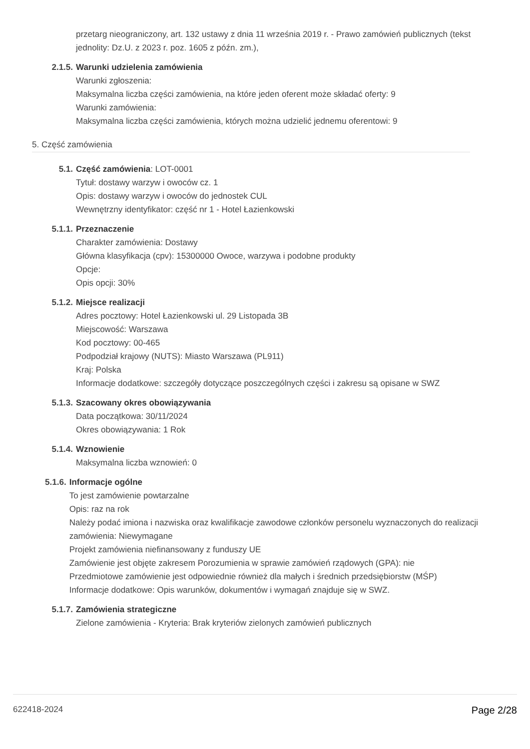przetarg nieograniczony, art. 132 ustawy z dnia 11 września 2019 r. - Prawo zamówień publicznych (tekst jednolity: Dz.U. z 2023 r. poz. 1605 z późn. zm.),
2.1.5. Warunki udzielenia zamówienia
Warunki zgłoszenia:
Maksymalna liczba części zamówienia, na które jeden oferent może składać oferty: 9
Warunki zamówienia:
Maksymalna liczba części zamówienia, których można udzielić jednemu oferentowi: 9
5. Część zamówienia
5.1. Część zamówienia: LOT-0001
Tytuł: dostawy warzyw i owoców cz. 1
Opis: dostawy warzyw i owoców do jednostek CUL
Wewnętrzny identyfikator: część nr 1 - Hotel Łazienkowski
5.1.1. Przeznaczenie
Charakter zamówienia: Dostawy
Główna klasyfikacja (cpv): 15300000 Owoce, warzywa i podobne produkty
Opcje:
Opis opcji: 30%
5.1.2. Miejsce realizacji
Adres pocztowy: Hotel Łazienkowski ul. 29 Listopada 3B
Miejscowość: Warszawa
Kod pocztowy: 00-465
Podpodział krajowy (NUTS): Miasto Warszawa (PL911)
Kraj: Polska
Informacje dodatkowe: szczegóły dotyczące poszczególnych części i zakresu są opisane w SWZ
5.1.3. Szacowany okres obowiązywania
Data początkowa: 30/11/2024
Okres obowiązywania: 1 Rok
5.1.4. Wznowienie
Maksymalna liczba wznowień: 0
5.1.6. Informacje ogólne
To jest zamówienie powtarzalne
Opis: raz na rok
Należy podać imiona i nazwiska oraz kwalifikacje zawodowe członków personelu wyznaczonych do realizacji zamówienia: Niewymagane
Projekt zamówienia niefinansowany z funduszy UE
Zamówienie jest objęte zakresem Porozumienia w sprawie zamówień rządowych (GPA): nie
Przedmiotowe zamówienie jest odpowiednie również dla małych i średnich przedsiębiorstw (MŚP)
Informacje dodatkowe: Opis warunków, dokumentów i wymagań znajduje się w SWZ.
5.1.7. Zamówienia strategiczne
Zielone zamówienia - Kryteria: Brak kryteriów zielonych zamówień publicznych
622418-2024 Page 2/28